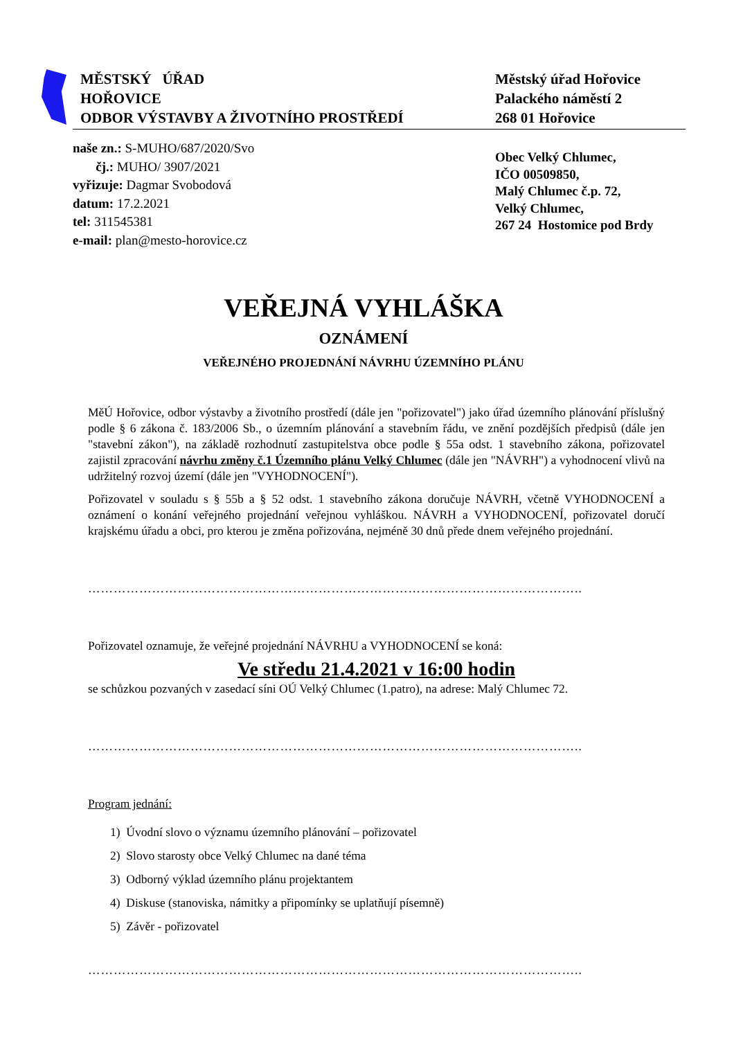MĚSTSKÝ ÚŘAD
HOŘOVICE
ODBOR VÝSTAVBY A ŽIVOTNÍHO PROSTŘEDÍ
Městský úřad Hořovice
Palackého náměstí 2
268 01 Hořovice
naše zn.: S-MUHO/687/2020/Svo
čj.: MUHO/ 3907/2021
vyřizuje: Dagmar Svobodová
datum: 17.2.2021
tel: 311545381
e-mail: plan@mesto-horovice.cz
Obec Velký Chlumec,
IČO 00509850,
Malý Chlumec č.p. 72,
Velký Chlumec,
267 24 Hostomice pod Brdy
VEŘEJNÁ VYHLÁŠKA
OZNÁMENÍ
VEŘEJNÉHO PROJEDNÁNÍ NÁVRHU ÚZEMNÍHO PLÁNU
MěÚ Hořovice, odbor výstavby a životního prostředí (dále jen "pořizovatel") jako úřad územního plánování příslušný podle § 6 zákona č. 183/2006 Sb., o územním plánování a stavebním řádu, ve znění pozdějších předpisů (dále jen "stavební zákon"), na základě rozhodnutí zastupitelstva obce podle § 55a odst. 1 stavebního zákona, pořizovatel zajistil zpracování návrhu změny č.1 Územního plánu Velký Chlumec (dále jen "NÁVRH") a vyhodnocení vlivů na udržitelný rozvoj území (dále jen "VYHODNOCENÍ").
Pořizovatel v souladu s § 55b a § 52 odst. 1 stavebního zákona doručuje NÁVRH, včetně VYHODNOCENÍ a oznámení o konání veřejného projednání veřejnou vyhláškou. NÁVRH a VYHODNOCENÍ, pořizovatel doručí krajskému úřadu a obci, pro kterou je změna pořizována, nejméně 30 dnů přede dnem veřejného projednání.
……………………………………………………………………………………………………..
Pořizovatel oznamuje, že veřejné projednání NÁVRHU a VYHODNOCENÍ se koná:
Ve středu 21.4.2021 v 16:00 hodin
se schůzkou pozvaných v zasedací síni OÚ Velký Chlumec (1.patro), na adrese: Malý Chlumec 72.
……………………………………………………………………………………………………..
Program jednání:
1) Úvodní slovo o významu územního plánování – pořizovatel
2) Slovo starosty obce Velký Chlumec na dané téma
3) Odborný výklad územního plánu projektantem
4) Diskuse (stanoviska, námitky a připomínky se uplatňují písemně)
5) Závěr - pořizovatel
……………………………………………………………………………………………………..